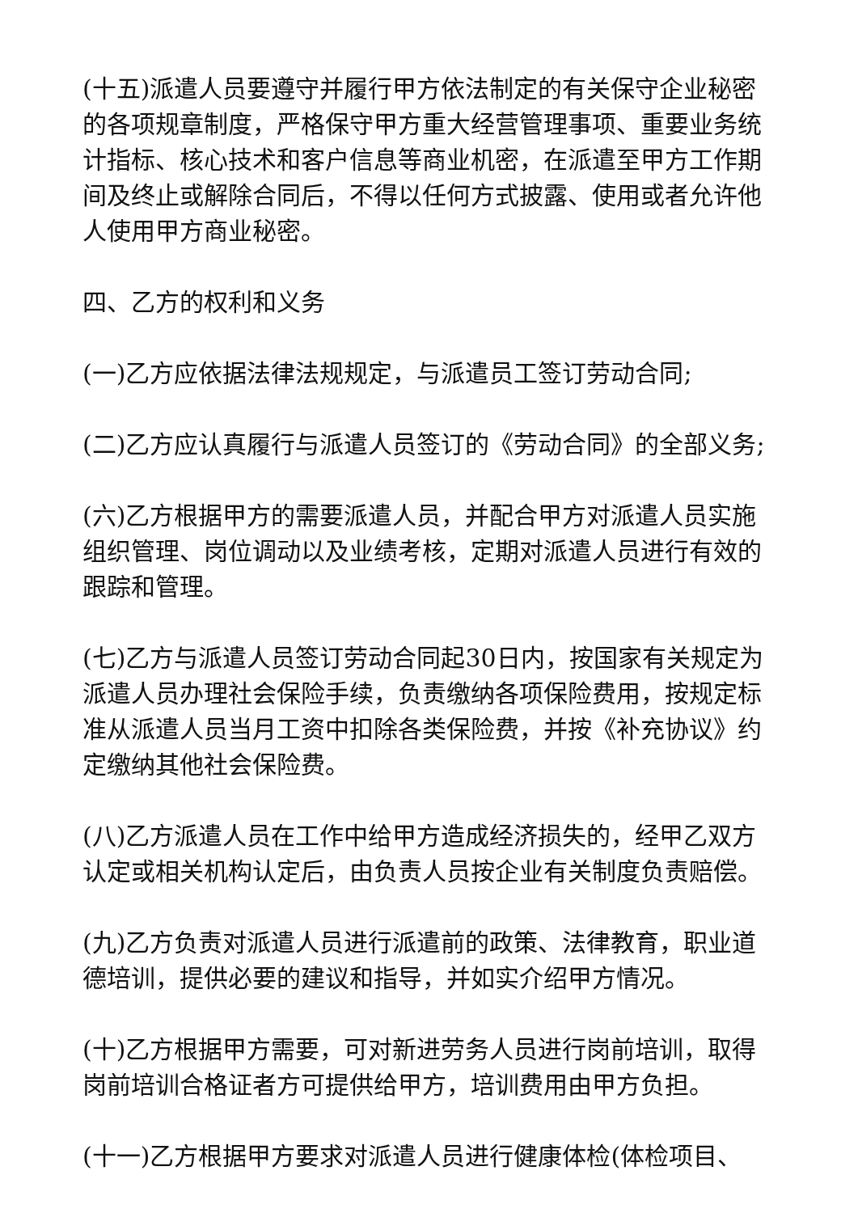(十五)派遣人员要遵守并履行甲方依法制定的有关保守企业秘密的各项规章制度，严格保守甲方重大经营管理事项、重要业务统计指标、核心技术和客户信息等商业机密，在派遣至甲方工作期间及终止或解除合同后，不得以任何方式披露、使用或者允许他人使用甲方商业秘密。
四、乙方的权利和义务
(一)乙方应依据法律法规规定，与派遣员工签订劳动合同;
(二)乙方应认真履行与派遣人员签订的《劳动合同》的全部义务;
(六)乙方根据甲方的需要派遣人员，并配合甲方对派遣人员实施组织管理、岗位调动以及业绩考核，定期对派遣人员进行有效的跟踪和管理。
(七)乙方与派遣人员签订劳动合同起30日内，按国家有关规定为派遣人员办理社会保险手续，负责缴纳各项保险费用，按规定标准从派遣人员当月工资中扣除各类保险费，并按《补充协议》约定缴纳其他社会保险费。
(八)乙方派遣人员在工作中给甲方造成经济损失的，经甲乙双方认定或相关机构认定后，由负责人员按企业有关制度负责赔偿。
(九)乙方负责对派遣人员进行派遣前的政策、法律教育，职业道德培训，提供必要的建议和指导，并如实介绍甲方情况。
(十)乙方根据甲方需要，可对新进劳务人员进行岗前培训，取得岗前培训合格证者方可提供给甲方，培训费用由甲方负担。
(十一)乙方根据甲方要求对派遣人员进行健康体检(体检项目、